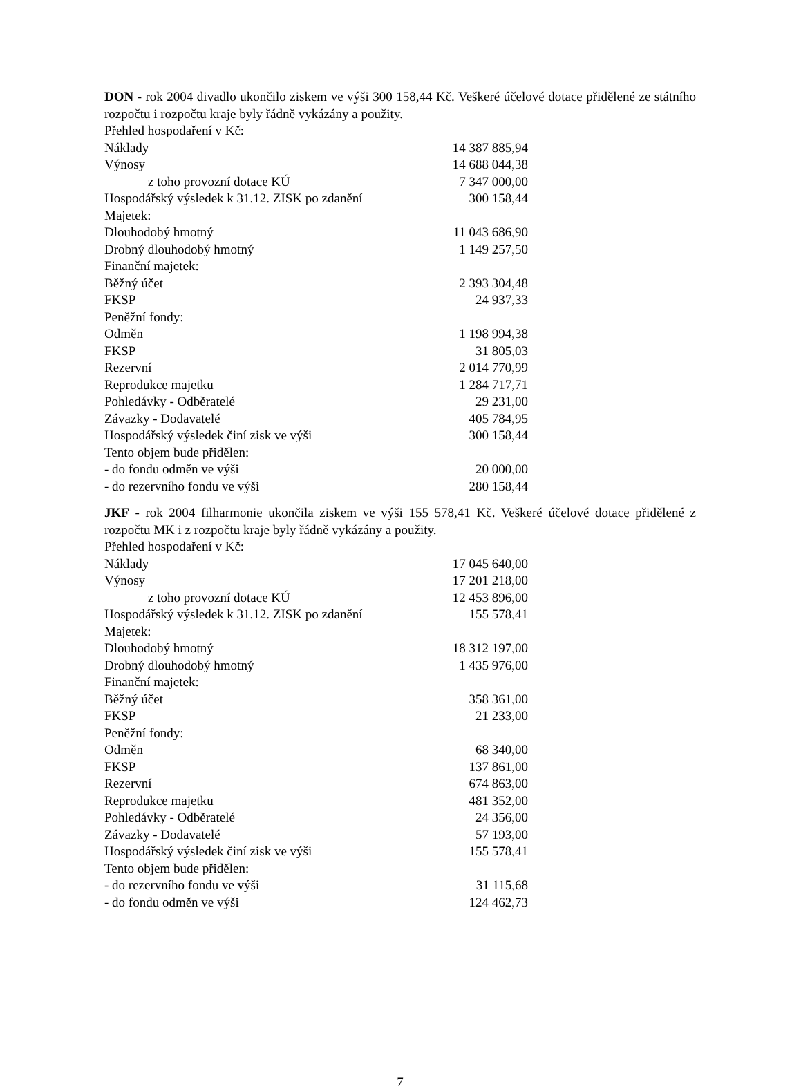DON - rok 2004 divadlo ukončilo ziskem ve výši 300 158,44 Kč. Veškeré účelové dotace přidělené ze státního rozpočtu i rozpočtu kraje byly řádně vykázány a použity.
| Přehled hospodaření v Kč: | |
| Náklady | 14 387 885,94 |
| Výnosy | 14 688 044,38 |
| z toho provozní dotace KÚ | 7 347 000,00 |
| Hospodářský výsledek k 31.12. ZISK po zdanění | 300 158,44 |
| Majetek: | |
| Dlouhodobý hmotný | 11 043 686,90 |
| Drobný dlouhodobý hmotný | 1 149 257,50 |
| Finanční majetek: | |
| Běžný účet | 2 393 304,48 |
| FKSP | 24 937,33 |
| Peněžní fondy: | |
| Odměn | 1 198 994,38 |
| FKSP | 31 805,03 |
| Rezervní | 2 014 770,99 |
| Reprodukce majetku | 1 284 717,71 |
| Pohledávky - Odběratelé | 29 231,00 |
| Závazky - Dodavatelé | 405 784,95 |
| Hospodářský výsledek činí zisk ve výši | 300 158,44 |
| Tento objem bude přidělen: | |
| - do fondu odměn ve výši | 20 000,00 |
| - do rezervního fondu ve výši | 280 158,44 |
JKF - rok 2004 filharmonie ukončila ziskem ve výši 155 578,41 Kč. Veškeré účelové dotace přidělené z rozpočtu MK i z rozpočtu kraje byly řádně vykázány a použity.
| Přehled hospodaření v Kč: | |
| Náklady | 17 045 640,00 |
| Výnosy | 17 201 218,00 |
| z toho provozní dotace KÚ | 12 453 896,00 |
| Hospodářský výsledek k 31.12. ZISK po zdanění | 155 578,41 |
| Majetek: | |
| Dlouhodobý hmotný | 18 312 197,00 |
| Drobný dlouhodobý hmotný | 1 435 976,00 |
| Finanční majetek: | |
| Běžný účet | 358 361,00 |
| FKSP | 21 233,00 |
| Peněžní fondy: | |
| Odměn | 68 340,00 |
| FKSP | 137 861,00 |
| Rezervní | 674 863,00 |
| Reprodukce majetku | 481 352,00 |
| Pohledávky - Odběratelé | 24 356,00 |
| Závazky - Dodavatelé | 57 193,00 |
| Hospodářský výsledek činí zisk ve výši | 155 578,41 |
| Tento objem bude přidělen: | |
| - do rezervního fondu ve výši | 31 115,68 |
| - do fondu odměn ve výši | 124 462,73 |
7